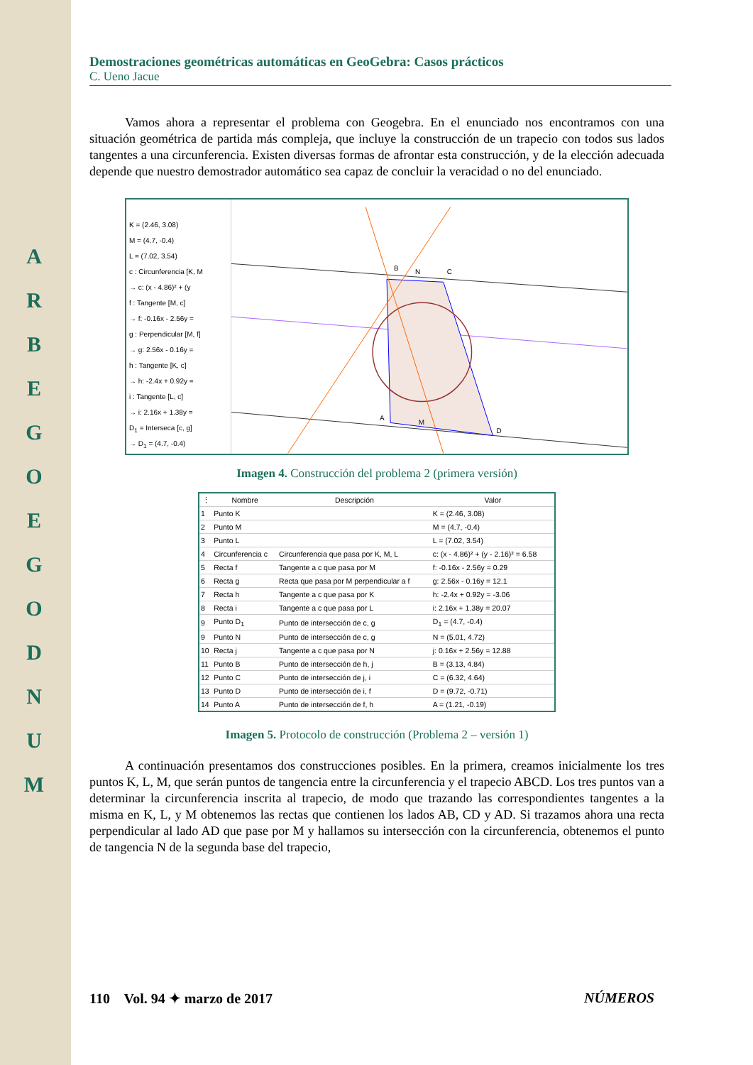A R B E G O E G O D N U M
Demostraciones geométricas automáticas en GeoGebra: Casos prácticos
C. Ueno Jacue
Vamos ahora a representar el problema con Geogebra. En el enunciado nos encontramos con una situación geométrica de partida más compleja, que incluye la construcción de un trapecio con todos sus lados tangentes a una circunferencia. Existen diversas formas de afrontar esta construcción, y de la elección adecuada depende que nuestro demostrador automático sea capaz de concluir la veracidad o no del enunciado.
K = (2.46, 3.08)
M = (4.7, -0.4)
L = (7.02, 3.54)
c : Circunferencia [K, M
→ c: (x - 4.86)² + (y
f : Tangente [M, c]
→ f: -0.16x - 2.56y =
g : Perpendicular [M, f]
→ g: 2.56x - 0.16y =
h : Tangente [K, c]
→ h: -2.4x + 0.92y =
i : Tangente [L, c]
→ i: 2.16x + 1.38y =
D<sub>1</sub> = Interseca [c, g]
→ D<sub>1</sub> = (4.7, -0.4)
B
C
A
D
M
N
Imagen 4. Construcción del problema 2 (primera versión)
| ⋮ | Nombre | Descripción | Valor |
| --- | --- | --- | --- |
| 1 | Punto K | | K = (2.46, 3.08) |
| 2 | Punto M | | M = (4.7, -0.4) |
| 3 | Punto L | | L = (7.02, 3.54) |
| 4 | Circunferencia c | Circunferencia que pasa por K, M, L | c: (x - 4.86)² + (y - 2.16)² = 6.58 |
| 5 | Recta f | Tangente a c que pasa por M | f: -0.16x - 2.56y = 0.29 |
| 6 | Recta g | Recta que pasa por M perpendicular a f | g: 2.56x - 0.16y = 12.1 |
| 7 | Recta h | Tangente a c que pasa por K | h: -2.4x + 0.92y = -3.06 |
| 8 | Recta i | Tangente a c que pasa por L | i: 2.16x + 1.38y = 20.07 |
| 9 | Punto D<sub>1</sub> | Punto de intersección de c, g | D<sub>1</sub> = (4.7, -0.4) |
| 9 | Punto N | Punto de intersección de c, g | N = (5.01, 4.72) |
| 10 | Recta j | Tangente a c que pasa por N | j: 0.16x + 2.56y = 12.88 |
| 11 | Punto B | Punto de intersección de h, j | B = (3.13, 4.84) |
| 12 | Punto C | Punto de intersección de j, i | C = (6.32, 4.64) |
| 13 | Punto D | Punto de intersección de i, f | D = (9.72, -0.71) |
| 14 | Punto A | Punto de intersección de f, h | A = (1.21, -0.19) |
Imagen 5. Protocolo de construcción (Problema 2 – versión 1)
A continuación presentamos dos construcciones posibles. En la primera, creamos inicialmente los tres puntos K, L, M, que serán puntos de tangencia entre la circunferencia y el trapecio ABCD. Los tres puntos van a determinar la circunferencia inscrita al trapecio, de modo que trazando las correspondientes tangentes a la misma en K, L, y M obtenemos las rectas que contienen los lados AB, CD y AD. Si trazamos ahora una recta perpendicular al lado AD que pase por M y hallamos su intersección con la circunferencia, obtenemos el punto de tangencia N de la segunda base del trapecio,
110 Vol. 94 ✦ marzo de 2017 NÚMEROS